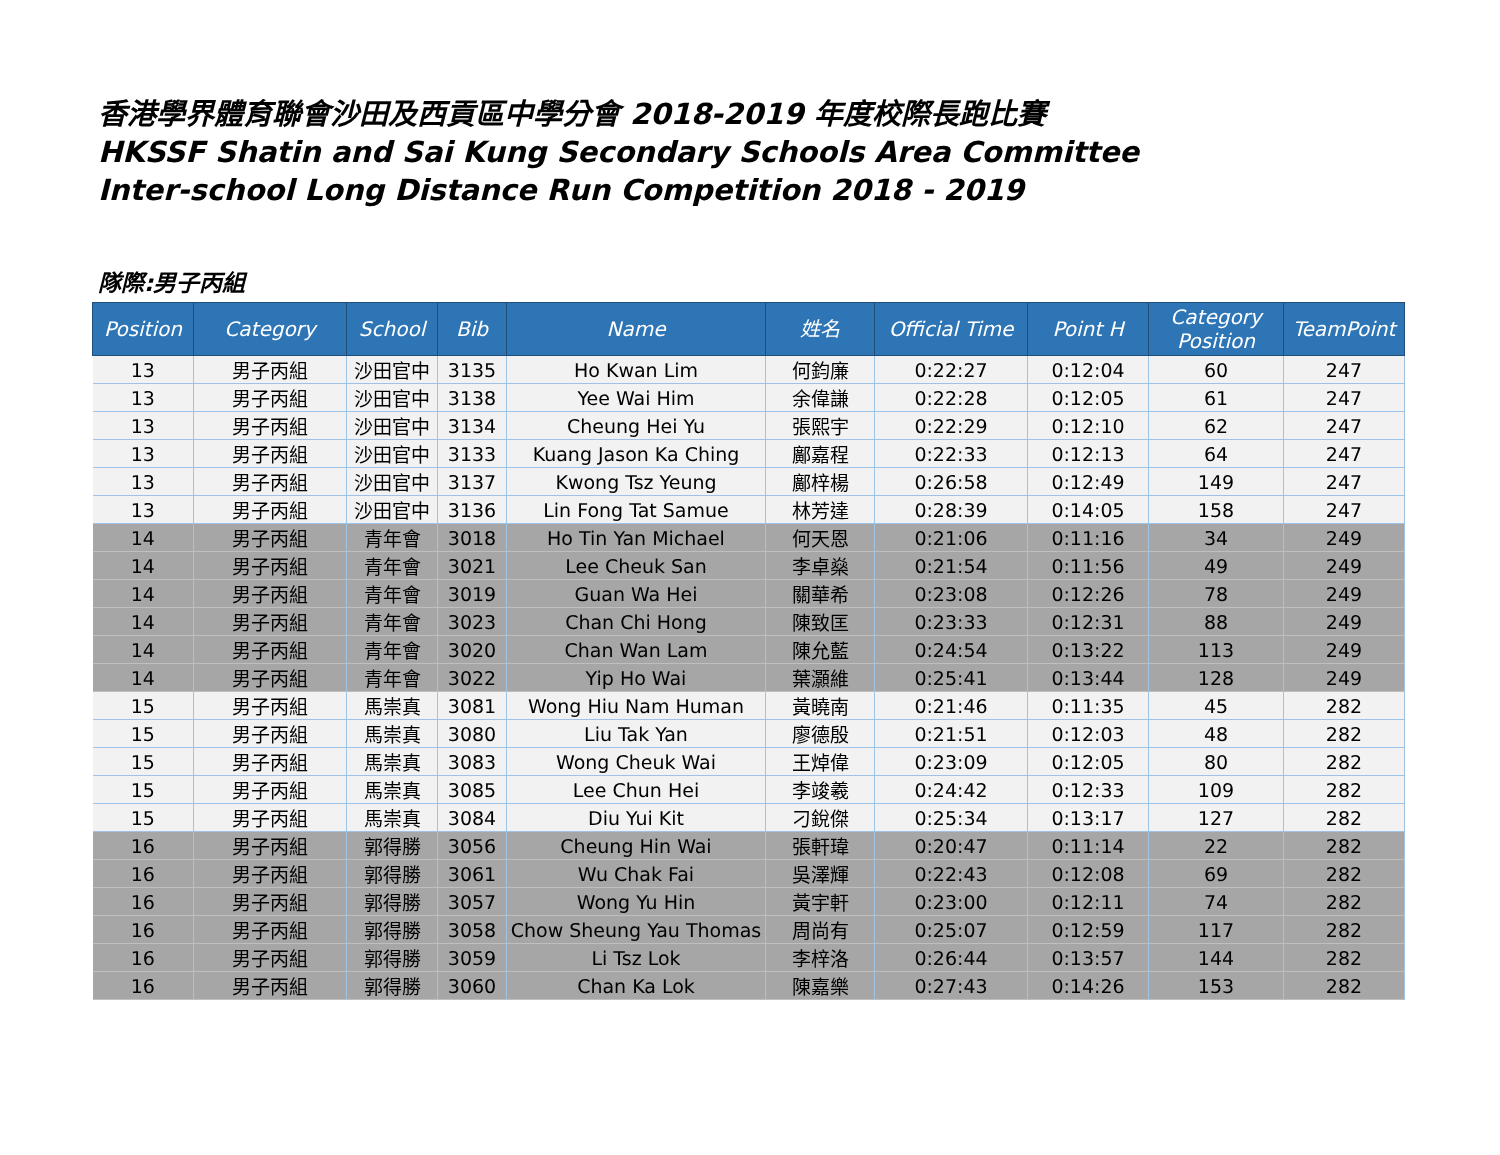香港學界體育聯會沙田及西貢區中學分會 2018-2019 年度校際長跑比賽
HKSSF Shatin and Sai Kung Secondary Schools Area Committee
Inter-school Long Distance Run Competition 2018 - 2019
隊際:男子丙組
| Position | Category | School | Bib | Name | 姓名 | Official Time | Point H | Category Position | TeamPoint |
| --- | --- | --- | --- | --- | --- | --- | --- | --- | --- |
| 13 | 男子丙組 | 沙田官中 | 3135 | Ho Kwan Lim | 何鈞廉 | 0:22:27 | 0:12:04 | 60 | 247 |
| 13 | 男子丙組 | 沙田官中 | 3138 | Yee Wai Him | 余偉謙 | 0:22:28 | 0:12:05 | 61 | 247 |
| 13 | 男子丙組 | 沙田官中 | 3134 | Cheung Hei Yu | 張熙宇 | 0:22:29 | 0:12:10 | 62 | 247 |
| 13 | 男子丙組 | 沙田官中 | 3133 | Kuang Jason Ka Ching | 鄺嘉程 | 0:22:33 | 0:12:13 | 64 | 247 |
| 13 | 男子丙組 | 沙田官中 | 3137 | Kwong Tsz Yeung | 鄺梓楊 | 0:26:58 | 0:12:49 | 149 | 247 |
| 13 | 男子丙組 | 沙田官中 | 3136 | Lin Fong Tat Samue | 林芳達 | 0:28:39 | 0:14:05 | 158 | 247 |
| 14 | 男子丙組 | 青年會 | 3018 | Ho Tin Yan Michael | 何天恩 | 0:21:06 | 0:11:16 | 34 | 249 |
| 14 | 男子丙組 | 青年會 | 3021 | Lee Cheuk San | 李卓燊 | 0:21:54 | 0:11:56 | 49 | 249 |
| 14 | 男子丙組 | 青年會 | 3019 | Guan Wa Hei | 關華希 | 0:23:08 | 0:12:26 | 78 | 249 |
| 14 | 男子丙組 | 青年會 | 3023 | Chan Chi Hong | 陳致匡 | 0:23:33 | 0:12:31 | 88 | 249 |
| 14 | 男子丙組 | 青年會 | 3020 | Chan Wan Lam | 陳允藍 | 0:24:54 | 0:13:22 | 113 | 249 |
| 14 | 男子丙組 | 青年會 | 3022 | Yip Ho Wai | 葉灝維 | 0:25:41 | 0:13:44 | 128 | 249 |
| 15 | 男子丙組 | 馬崇真 | 3081 | Wong Hiu Nam Human | 黃曉南 | 0:21:46 | 0:11:35 | 45 | 282 |
| 15 | 男子丙組 | 馬崇真 | 3080 | Liu Tak Yan | 廖德殷 | 0:21:51 | 0:12:03 | 48 | 282 |
| 15 | 男子丙組 | 馬崇真 | 3083 | Wong Cheuk Wai | 王焯偉 | 0:23:09 | 0:12:05 | 80 | 282 |
| 15 | 男子丙組 | 馬崇真 | 3085 | Lee Chun Hei | 李竣羲 | 0:24:42 | 0:12:33 | 109 | 282 |
| 15 | 男子丙組 | 馬崇真 | 3084 | Diu Yui Kit | 刁銳傑 | 0:25:34 | 0:13:17 | 127 | 282 |
| 16 | 男子丙組 | 郭得勝 | 3056 | Cheung Hin Wai | 張軒瑋 | 0:20:47 | 0:11:14 | 22 | 282 |
| 16 | 男子丙組 | 郭得勝 | 3061 | Wu Chak Fai | 吳澤輝 | 0:22:43 | 0:12:08 | 69 | 282 |
| 16 | 男子丙組 | 郭得勝 | 3057 | Wong Yu Hin | 黃宇軒 | 0:23:00 | 0:12:11 | 74 | 282 |
| 16 | 男子丙組 | 郭得勝 | 3058 | Chow Sheung Yau Thomas | 周尚有 | 0:25:07 | 0:12:59 | 117 | 282 |
| 16 | 男子丙組 | 郭得勝 | 3059 | Li Tsz Lok | 李梓洛 | 0:26:44 | 0:13:57 | 144 | 282 |
| 16 | 男子丙組 | 郭得勝 | 3060 | Chan Ka Lok | 陳嘉樂 | 0:27:43 | 0:14:26 | 153 | 282 |